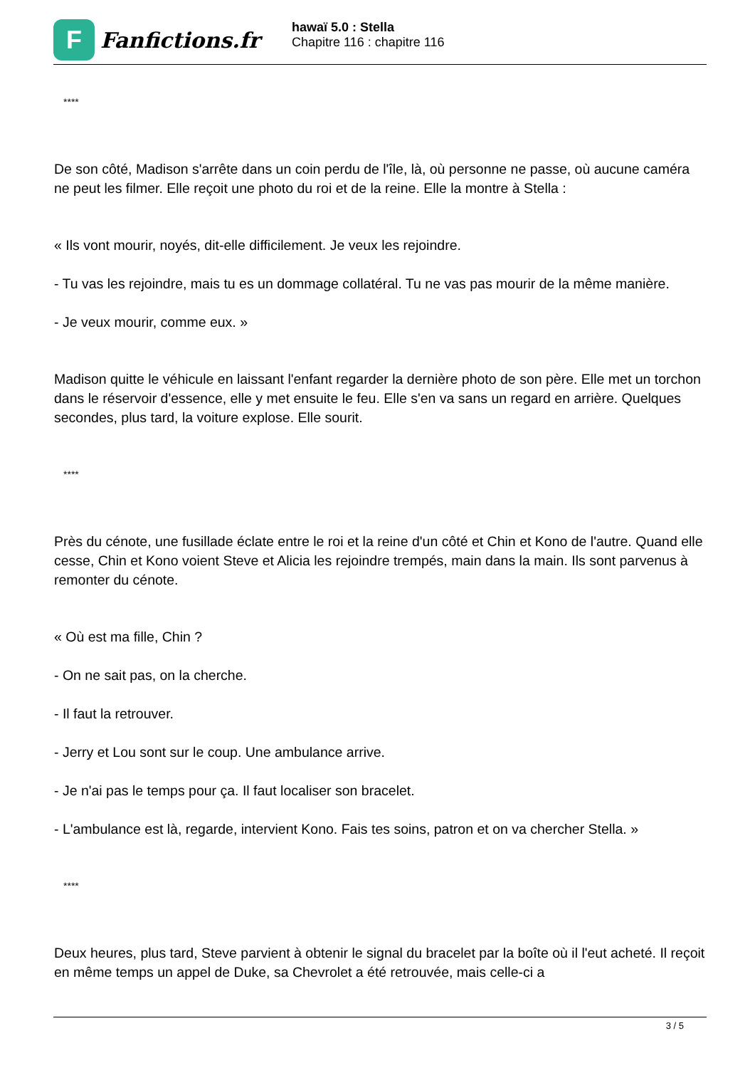F
Fanfictions.fr
hawaï 5.0 : Stella
Chapitre 116 : chapitre 116
****
De son côté, Madison s'arrête dans un coin perdu de l'île, là, où personne ne passe, où aucune caméra ne peut les filmer. Elle reçoit une photo du roi et de la reine. Elle la montre à Stella :
« Ils vont mourir, noyés, dit-elle difficilement. Je veux les rejoindre.
- Tu vas les rejoindre, mais tu es un dommage collatéral. Tu ne vas pas mourir de la même manière.
- Je veux mourir, comme eux. »
Madison quitte le véhicule en laissant l'enfant regarder la dernière photo de son père. Elle met un torchon dans le réservoir d'essence, elle y met ensuite le feu. Elle s'en va sans un regard en arrière. Quelques secondes, plus tard, la voiture explose. Elle sourit.
****
Près du cénote, une fusillade éclate entre le roi et la reine d'un côté et Chin et Kono de l'autre. Quand elle cesse, Chin et Kono voient Steve et Alicia les rejoindre trempés, main dans la main. Ils sont parvenus à remonter du cénote.
« Où est ma fille, Chin ?
- On ne sait pas, on la cherche.
- Il faut la retrouver.
- Jerry et Lou sont sur le coup. Une ambulance arrive.
- Je n'ai pas le temps pour ça. Il faut localiser son bracelet.
- L'ambulance est là, regarde, intervient Kono. Fais tes soins, patron et on va chercher Stella. »
****
Deux heures, plus tard, Steve parvient à obtenir le signal du bracelet par la boîte où il l'eut acheté. Il reçoit en même temps un appel de Duke, sa Chevrolet a été retrouvée, mais celle-ci a
3 / 5